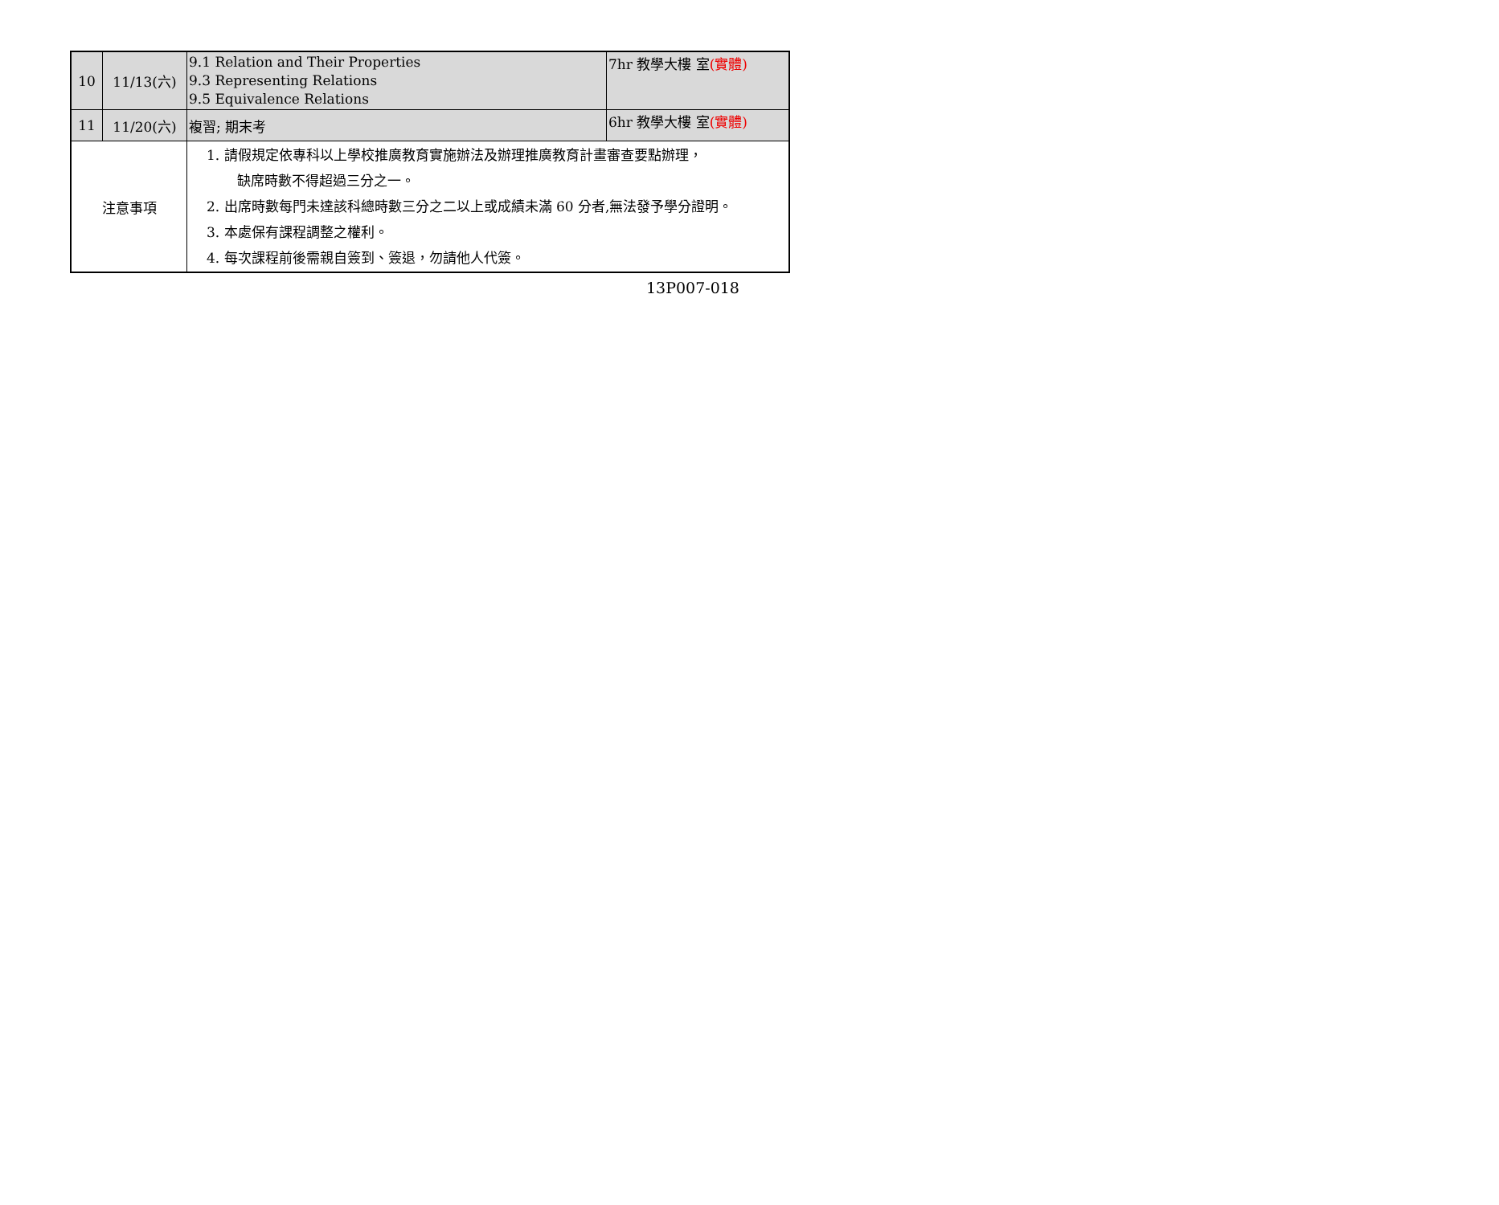| 10 | 11/13(六) | 9.1 Relation and Their Properties 9.3 Representing Relations 9.5 Equivalence Relations | 7hr 教學大樓 室 (實體) |
| 11 | 11/20(六) | 複習; 期末考 | 6hr 教學大樓 室 (實體) |
| 注意事項 | | 1. 請假規定依專科以上學校推廣教育實施辦法及辦理推廣教育計畫審查要點辦理， 缺席時數不得超過三分之一。 2. 出席時數每門未達該科總時數三分之二以上或成績未滿 60 分者,無法發予學分證明。 3. 本處保有課程調整之權利。 4. 每次課程前後需親自簽到、簽退，勿請他人代簽。 | |
13P007-018